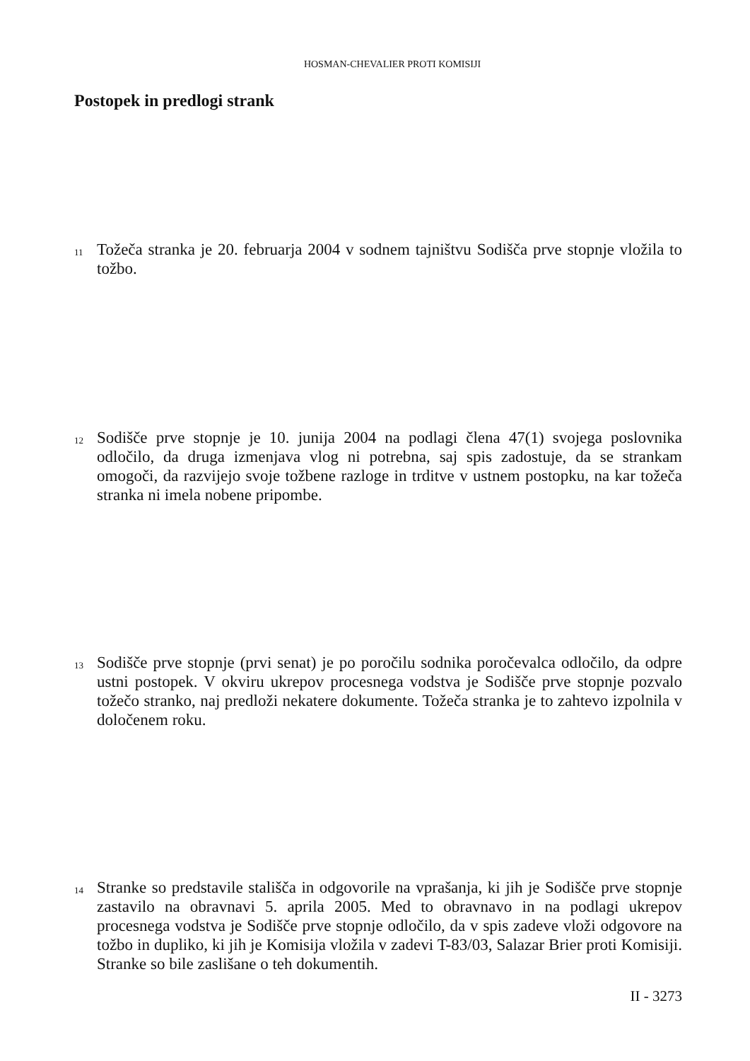HOSMAN-CHEVALIER PROTI KOMISIJI
Postopek in predlogi strank
11
Tožeča stranka je 20. februarja 2004 v sodnem tajništvu Sodišča prve stopnje vložila to tožbo.
12
Sodišče prve stopnje je 10. junija 2004 na podlagi člena 47(1) svojega poslovnika odločilo, da druga izmenjava vlog ni potrebna, saj spis zadostuje, da se strankam omogoči, da razvijejo svoje tožbene razloge in trditve v ustnem postopku, na kar tožeča stranka ni imela nobene pripombe.
13
Sodišče prve stopnje (prvi senat) je po poročilu sodnika poročevalca odločilo, da odpre ustni postopek. V okviru ukrepov procesnega vodstva je Sodišče prve stopnje pozvalo tožečo stranko, naj predloži nekatere dokumente. Tožeča stranka je to zahtevo izpolnila v določenem roku.
14
Stranke so predstavile stališča in odgovorile na vprašanja, ki jih je Sodišče prve stopnje zastavilo na obravnavi 5. aprila 2005. Med to obravnavo in na podlagi ukrepov procesnega vodstva je Sodišče prve stopnje odločilo, da v spis zadeve vloži odgovore na tožbo in dupliko, ki jih je Komisija vložila v zadevi T-83/03, Salazar Brier proti Komisiji. Stranke so bile zaslišane o teh dokumentih.
II - 3273